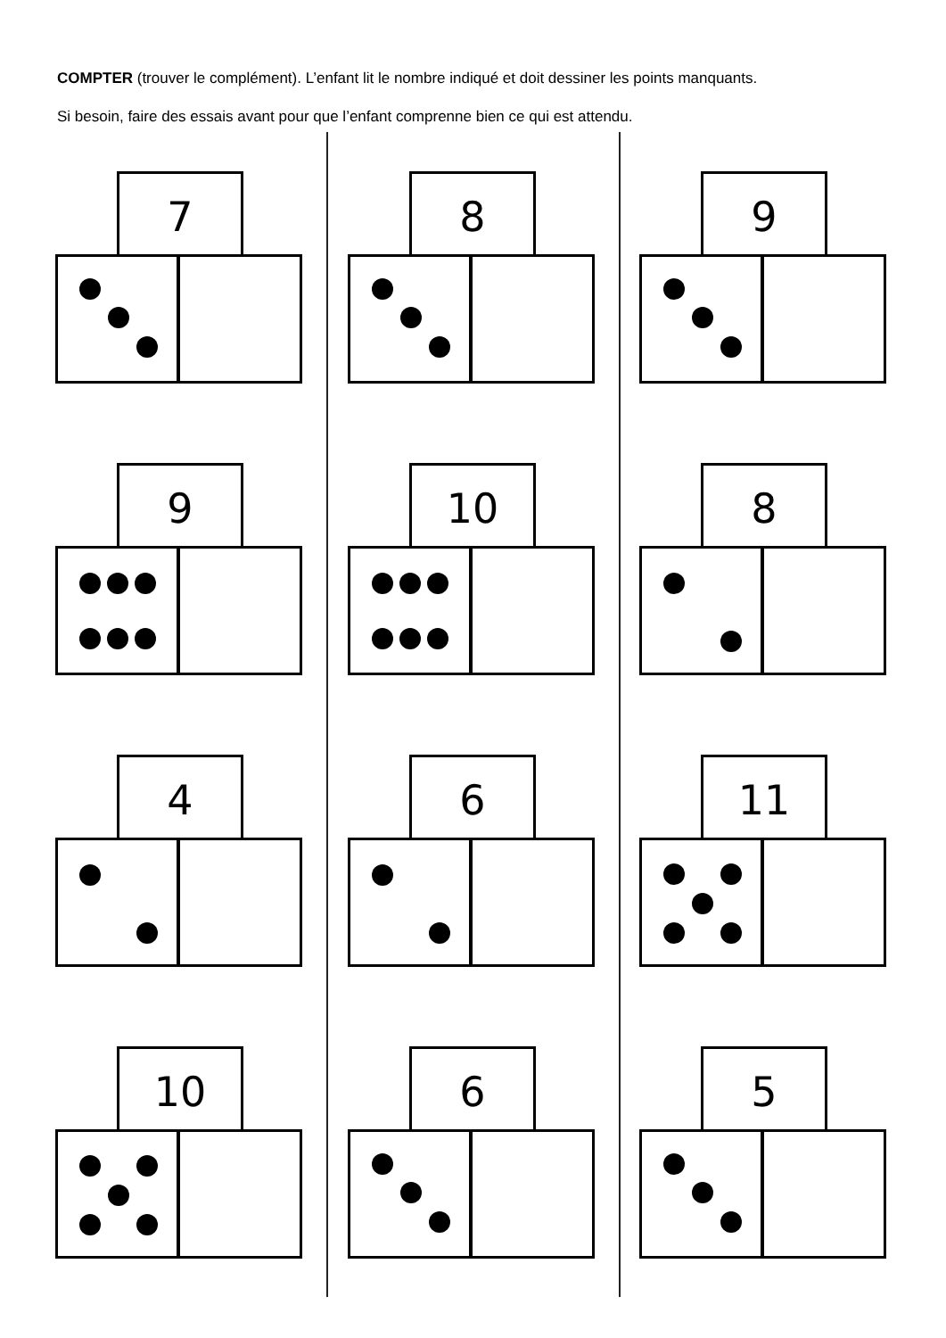COMPTER (trouver le complément). L’enfant lit le nombre indiqué et doit dessiner les points manquants.
Si besoin, faire des essais avant pour que l’enfant comprenne bien ce qui est attendu.
7
8
9
9
10
8
4
6
11
10
6
5